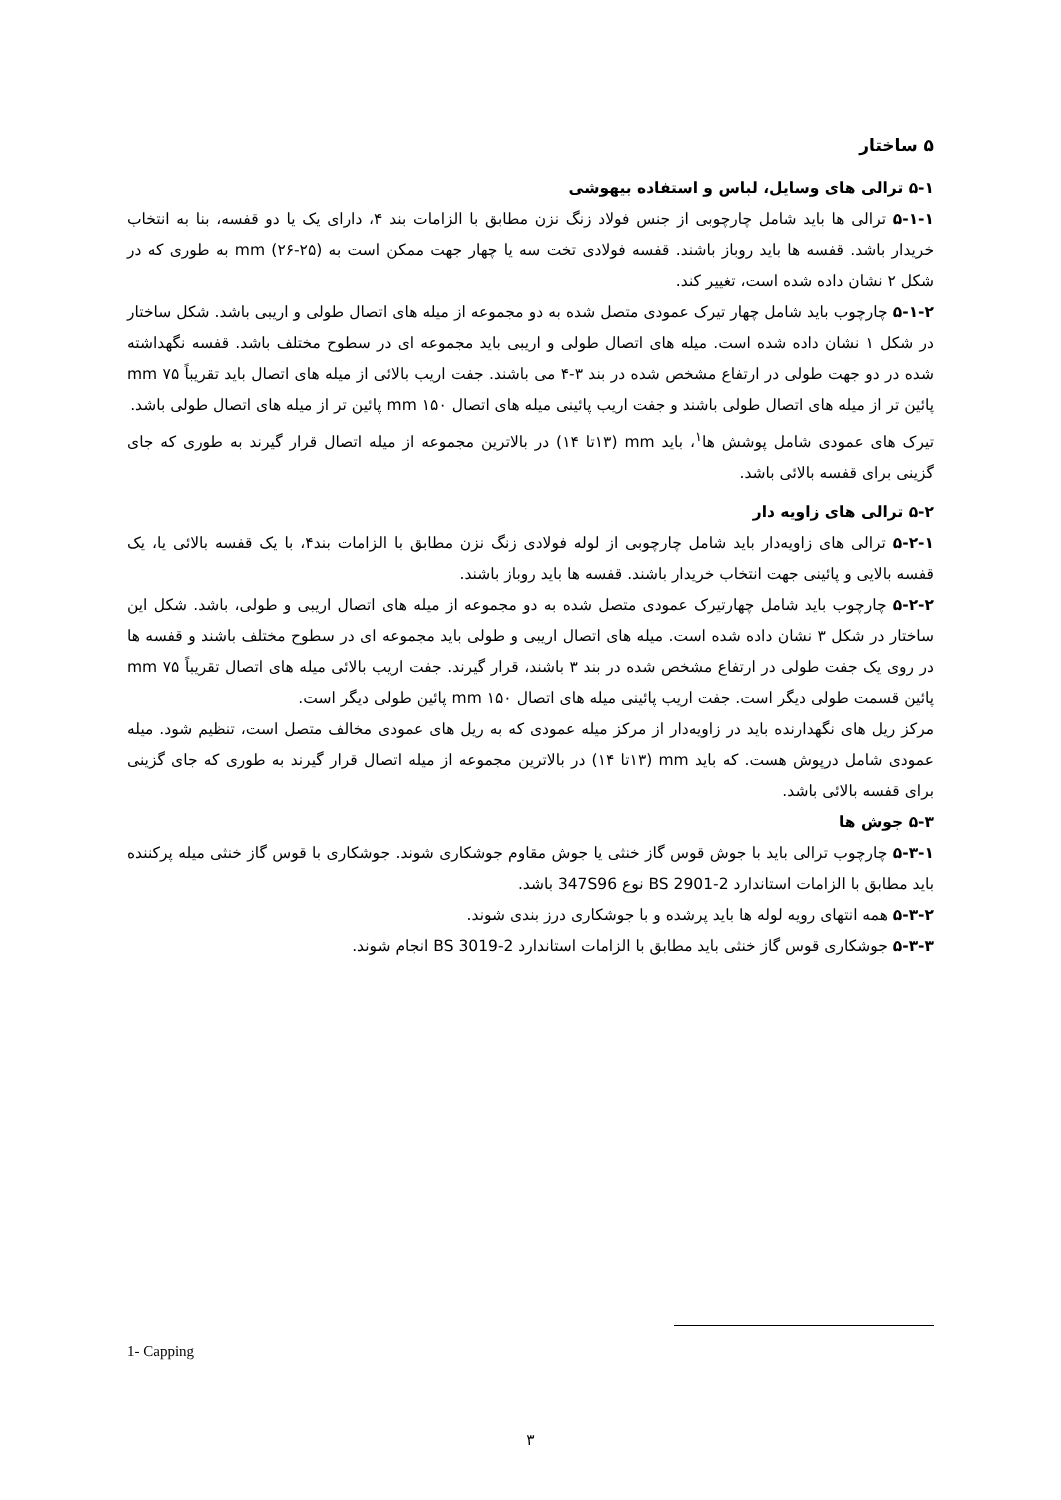۵ ساختار
۵-۱ ترالی های وسایل، لباس و استفاده بیهوشی
۵-۱-۱ ترالی ها باید شامل چارچوبی از جنس فولاد زنگ نزن مطابق با الزامات بند ۴، دارای یک یا دو قفسه، بنا به انتخاب خریدار باشد. قفسه ها باید روباز باشند. قفسه فولادی تخت سه یا چهار جهت ممکن است به mm (۲۶-۲۵) به طوری که در شکل ۲ نشان داده شده است، تغییر کند.
۵-۱-۲ چارچوب باید شامل چهار تیرک عمودی متصل شده به دو مجموعه از میله های اتصال طولی و اریبی باشد. شکل ساختار در شکل ۱ نشان داده شده است. میله های اتصال طولی و اریبی باید مجموعه ای در سطوح مختلف باشد. قفسه نگهداشته شده در دو جهت طولی در ارتفاع مشخص شده در بند ۳-۴ می باشند. جفت اریب بالائی از میله های اتصال باید تقریباً mm ۷۵ پائین تر از میله های اتصال طولی باشند و جفت اریب پائینی میله های اتصال mm ۱۵۰ پائین تر از میله های اتصال طولی باشد.
تیرک های عمودی شامل پوشش ها<sup>۱</sup>، باید mm (۱۳تا ۱۴) در بالاترین مجموعه از میله اتصال قرار گیرند به طوری که جای گزینی برای قفسه بالائی باشد.
۵-۲ ترالی های زاویه دار
۵-۲-۱ ترالی های زاویه‌دار باید شامل چارچوبی از لوله فولادی زنگ نزن مطابق با الزامات بند۴، با یک قفسه بالائی یا، یک قفسه بالایی و پائینی جهت انتخاب خریدار باشند. قفسه ها باید روباز باشند.
۵-۲-۲ چارچوب باید شامل چهارتیرک عمودی متصل شده به دو مجموعه از میله های اتصال اریبی و طولی، باشد. شکل این ساختار در شکل ۳ نشان داده شده است. میله های اتصال اریبی و طولی باید مجموعه ای در سطوح مختلف باشند و قفسه ها در روی یک جفت طولی در ارتفاع مشخص شده در بند ۳ باشند، قرار گیرند. جفت اریب بالائی میله های اتصال تقریباً mm ۷۵ پائین قسمت طولی دیگر است. جفت اریب پائینی میله های اتصال mm ۱۵۰ پائین طولی دیگر است.
مرکز ریل های نگهدارنده باید در زاویه‌دار از مرکز میله عمودی که به ریل های عمودی مخالف متصل است، تنظیم شود. میله عمودی شامل درپوش هست. که باید mm (۱۳تا ۱۴) در بالاترین مجموعه از میله اتصال قرار گیرند به طوری که جای گزینی برای قفسه بالائی باشد.
۵-۳ جوش ها
۵-۳-۱ چارچوب ترالی باید با جوش قوس گاز خنثی یا جوش مقاوم جوشکاری شوند. جوشکاری با قوس گاز خنثی میله پرکننده باید مطابق با الزامات استاندارد BS 2901-2 نوع 347S96 باشد.
۵-۳-۲ همه انتهای رویه لوله ها باید پرشده و با جوشکاری درز بندی شوند.
۵-۳-۳ جوشکاری قوس گاز خنثی باید مطابق با الزامات استاندارد BS 3019-2 انجام شوند.
1- Capping
۳